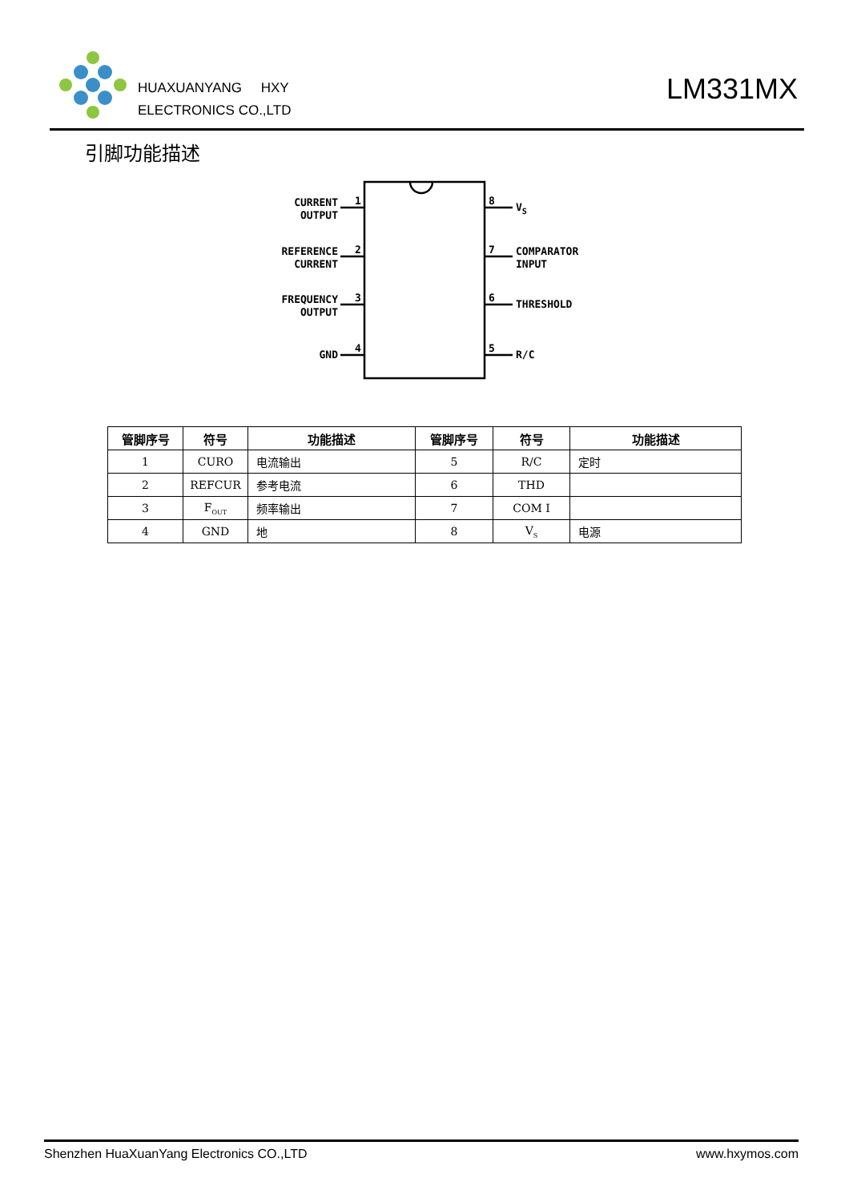HUAXUANYANG HXY
ELECTRONICS CO.,LTD
LM331MX
引脚功能描述
1
2
3
4
8
7
6
5
CURRENT
OUTPUT
REFERENCE
CURRENT
FREQUENCY
OUTPUT
GND
VS
COMPARATOR
INPUT
THRESHOLD
R/C
| 管脚序号 | 符号 | 功能描述 | 管脚序号 | 符号 | 功能描述 |
| --- | --- | --- | --- | --- | --- |
| 1 | CURO | 电流输出 | 5 | R/C | 定时 |
| 2 | REFCUR | 参考电流 | 6 | THD | |
| 3 | F<sub>OUT</sub> | 频率输出 | 7 | COM I | |
| 4 | GND | 地 | 8 | V<sub>S</sub> | 电源 |
Shenzhen HuaXuanYang Electronics CO.,LTD www.hxymos.com